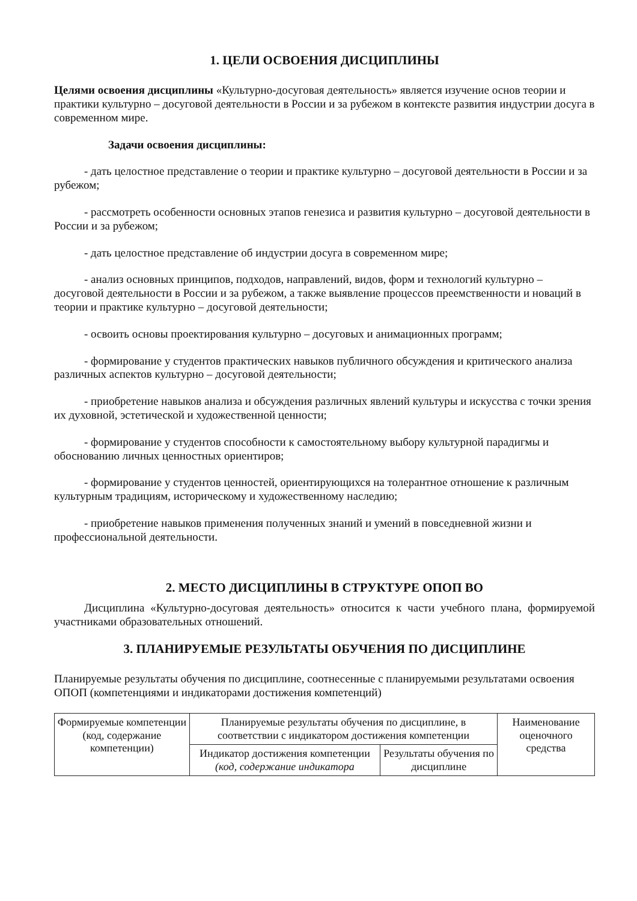1. ЦЕЛИ ОСВОЕНИЯ ДИСЦИПЛИНЫ
Целями освоения дисциплины «Культурно-досуговая деятельность» является изучение основ теории и практики культурно – досуговой деятельности в России и за рубежом в контексте развития индустрии досуга в современном мире.
Задачи освоения дисциплины:
- дать целостное представление о теории и практике культурно – досуговой деятельности в России и за рубежом;
- рассмотреть особенности основных этапов генезиса и развития культурно – досуговой деятельности в России и за рубежом;
- дать целостное представление об индустрии досуга в современном мире;
- анализ основных принципов, подходов, направлений, видов, форм и технологий культурно – досуговой деятельности в России и за рубежом, а также выявление процессов преемственности и новаций в теории и практике культурно – досуговой деятельности;
- освоить основы проектирования культурно – досуговых и анимационных программ;
- формирование у студентов практических навыков публичного обсуждения и критического анализа различных аспектов культурно – досуговой деятельности;
- приобретение навыков анализа и обсуждения различных явлений культуры и искусства с точки зрения их духовной, эстетической и художественной ценности;
- формирование у студентов способности к самостоятельному выбору культурной парадигмы и обоснованию личных ценностных ориентиров;
- формирование у студентов ценностей, ориентирующихся на толерантное отношение к различным культурным традициям, историческому и художественному наследию;
- приобретение навыков применения полученных знаний и умений в повседневной жизни и профессиональной деятельности.
2. МЕСТО ДИСЦИПЛИНЫ В СТРУКТУРЕ ОПОП ВО
Дисциплина «Культурно-досуговая деятельность» относится к части учебного плана, формируемой участниками образовательных отношений.
3. ПЛАНИРУЕМЫЕ РЕЗУЛЬТАТЫ ОБУЧЕНИЯ ПО ДИСЦИПЛИНЕ
Планируемые результаты обучения по дисциплине, соотнесенные с планируемыми результатами освоения ОПОП (компетенциями и индикаторами достижения компетенций)
| Формируемые компетенции (код, содержание компетенции) | Планируемые результаты обучения по дисциплине, в соответствии с индикатором достижения компетенции | | Наименование оценочного средства |
| --- | --- | --- | --- |
| | Индикатор достижения компетенции (код, содержание индикатора | Результаты обучения по дисциплине | |